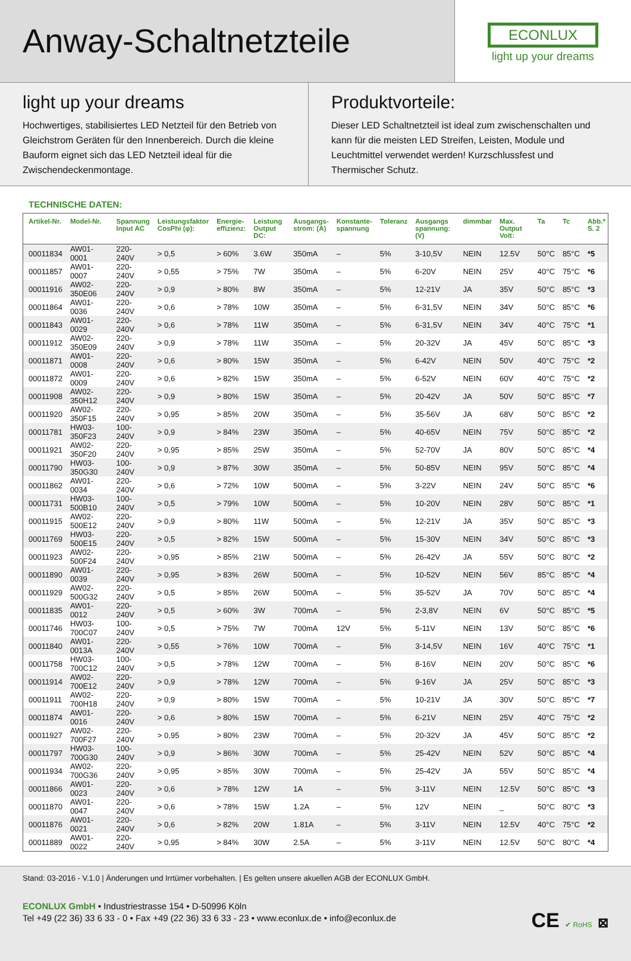Anway-Schaltnetzteile
ECONLUX
light up your dreams
light up your dreams
Hochwertiges, stabilisiertes LED Netzteil für den Betrieb von Gleich­strom Geräten für den Innenbereich. Durch die kleine Bauform eig­net sich das LED Netzteil ideal für die Zwischendeckenmontage.
Produktvorteile:
Dieser LED Schaltnetzteil ist ideal zum zwischenschalten und kann für die meisten LED Streifen, Leisten, Module und Leuchtmittel ver­wendet werden! Kurzschlussfest und Thermischer Schutz.
TECHNISCHE DATEN:
| Artikel-Nr. | Model-Nr. | Spannung Input AC | Leistungsfaktor CosPhi (φ): | Energie- effizienz: | Leistung Output DC: | Ausgangs- strom: (A) | Konstante- spannung | Toleranz | Ausgangs spannung: (V) | dimmbar | Max. Output Volt: | Ta | Tc | Abb.* S. 2 |
| --- | --- | --- | --- | --- | --- | --- | --- | --- | --- | --- | --- | --- | --- | --- |
| 00011834 | AW01-0001 | 220-240V | > 0,5 | > 60% | 3.6W | 350mA | – | 5% | 3-10,5V | NEIN | 12.5V | 50°C | 85°C | *5 |
| 00011857 | AW01-0007 | 220-240V | > 0,55 | > 75% | 7W | 350mA | – | 5% | 6-20V | NEIN | 25V | 40°C | 75°C | *6 |
| 00011916 | AW02-350E06 | 220-240V | > 0,9 | > 80% | 8W | 350mA | – | 5% | 12-21V | JA | 35V | 50°C | 85°C | *3 |
| 00011864 | AW01-0036 | 220-240V | > 0,6 | > 78% | 10W | 350mA | – | 5% | 6-31,5V | NEIN | 34V | 50°C | 85°C | *6 |
| 00011843 | AW01-0029 | 220-240V | > 0,6 | > 78% | 11W | 350mA | – | 5% | 6-31,5V | NEIN | 34V | 40°C | 75°C | *1 |
| 00011912 | AW02-350E09 | 220-240V | > 0,9 | > 78% | 11W | 350mA | – | 5% | 20-32V | JA | 45V | 50°C | 85°C | *3 |
| 00011871 | AW01-0008 | 220-240V | > 0,6 | > 80% | 15W | 350mA | – | 5% | 6-42V | NEIN | 50V | 40°C | 75°C | *2 |
| 00011872 | AW01-0009 | 220-240V | > 0,6 | > 82% | 15W | 350mA | – | 5% | 6-52V | NEIN | 60V | 40°C | 75°C | *2 |
| 00011908 | AW02-350H12 | 220-240V | > 0,9 | > 80% | 15W | 350mA | – | 5% | 20-42V | JA | 50V | 50°C | 85°C | *7 |
| 00011920 | AW02-350F15 | 220-240V | > 0,95 | > 85% | 20W | 350mA | – | 5% | 35-56V | JA | 68V | 50°C | 85°C | *2 |
| 00011781 | HW03-350F23 | 100-240V | > 0,9 | > 84% | 23W | 350mA | – | 5% | 40-65V | NEIN | 75V | 50°C | 85°C | *2 |
| 00011921 | AW02-350F20 | 220-240V | > 0,95 | > 85% | 25W | 350mA | – | 5% | 52-70V | JA | 80V | 50°C | 85°C | *4 |
| 00011790 | HW03-350G30 | 100-240V | > 0,9 | > 87% | 30W | 350mA | – | 5% | 50-85V | NEIN | 95V | 50°C | 85°C | *4 |
| 00011862 | AW01-0034 | 220-240V | > 0,6 | > 72% | 10W | 500mA | – | 5% | 3-22V | NEIN | 24V | 50°C | 85°C | *6 |
| 00011731 | HW03-500B10 | 100-240V | > 0,5 | > 79% | 10W | 500mA | – | 5% | 10-20V | NEIN | 28V | 50°C | 85°C | *1 |
| 00011915 | AW02-500E12 | 220-240V | > 0,9 | > 80% | 11W | 500mA | – | 5% | 12-21V | JA | 35V | 50°C | 85°C | *3 |
| 00011769 | HW03-500E15 | 220-240V | > 0,5 | > 82% | 15W | 500mA | – | 5% | 15-30V | NEIN | 34V | 50°C | 85°C | *3 |
| 00011923 | AW02-500F24 | 220-240V | > 0,95 | > 85% | 21W | 500mA | – | 5% | 26-42V | JA | 55V | 50°C | 80°C | *2 |
| 00011890 | AW01-0039 | 220-240V | > 0,95 | > 83% | 26W | 500mA | – | 5% | 10-52V | NEIN | 56V | 85°C | 85°C | *4 |
| 00011929 | AW02-500G32 | 220-240V | > 0,5 | > 85% | 26W | 500mA | – | 5% | 35-52V | JA | 70V | 50°C | 85°C | *4 |
| 00011835 | AW01-0012 | 220-240V | > 0,5 | > 60% | 3W | 700mA | – | 5% | 2-3,8V | NEIN | 6V | 50°C | 85°C | *5 |
| 00011746 | HW03-700C07 | 100-240V | > 0,5 | > 75% | 7W | 700mA | 12V | 5% | 5-11V | NEIN | 13V | 50°C | 85°C | *6 |
| 00011840 | AW01-0013A | 220-240V | > 0,55 | > 76% | 10W | 700mA | – | 5% | 3-14,5V | NEIN | 16V | 40°C | 75°C | *1 |
| 00011758 | HW03-700C12 | 100-240V | > 0,5 | > 78% | 12W | 700mA | – | 5% | 8-16V | NEIN | 20V | 50°C | 85°C | *6 |
| 00011914 | AW02-700E12 | 220-240V | > 0,9 | > 78% | 12W | 700mA | – | 5% | 9-16V | JA | 25V | 50°C | 85°C | *3 |
| 00011911 | AW02-700H18 | 220-240V | > 0,9 | > 80% | 15W | 700mA | – | 5% | 10-21V | JA | 30V | 50°C | 85°C | *7 |
| 00011874 | AW01-0016 | 220-240V | > 0,6 | > 80% | 15W | 700mA | – | 5% | 6-21V | NEIN | 25V | 40°C | 75°C | *2 |
| 00011927 | AW02-700F27 | 220-240V | > 0,95 | > 80% | 23W | 700mA | – | 5% | 20-32V | JA | 45V | 50°C | 85°C | *2 |
| 00011797 | HW03-700G30 | 100-240V | > 0,9 | > 86% | 30W | 700mA | – | 5% | 25-42V | NEIN | 52V | 50°C | 85°C | *4 |
| 00011934 | AW02-700G36 | 220-240V | > 0,95 | > 85% | 30W | 700mA | – | 5% | 25-42V | JA | 55V | 50°C | 85°C | *4 |
| 00011866 | AW01-0023 | 220-240V | > 0,6 | > 78% | 12W | 1A | – | 5% | 3-11V | NEIN | 12.5V | 50°C | 85°C | *3 |
| 00011870 | AW01-0047 | 220-240V | > 0,6 | > 78% | 15W | 1.2A | – | 5% | 12V | NEIN | _ | 50°C | 80°C | *3 |
| 00011876 | AW01-0021 | 220-240V | > 0,6 | > 82% | 20W | 1.81A | – | 5% | 3-11V | NEIN | 12.5V | 40°C | 75°C | *2 |
| 00011889 | AW01-0022 | 220-240V | > 0,95 | > 84% | 30W | 2.5A | – | 5% | 3-11V | NEIN | 12.5V | 50°C | 80°C | *4 |
Stand: 03-2016 - V.1.0 | Änderungen und Irrtümer vorbehalten. | Es gelten unsere akuellen AGB der ECONLUX GmbH.
CE ✔ RoHS ⊠
ECONLUX GmbH • Industriestrasse 154 • D-50996 Köln
Tel +49 (22 36) 33 6 33 - 0 • Fax +49 (22 36) 33 6 33 - 23 • www.econlux.de • info@econlux.de